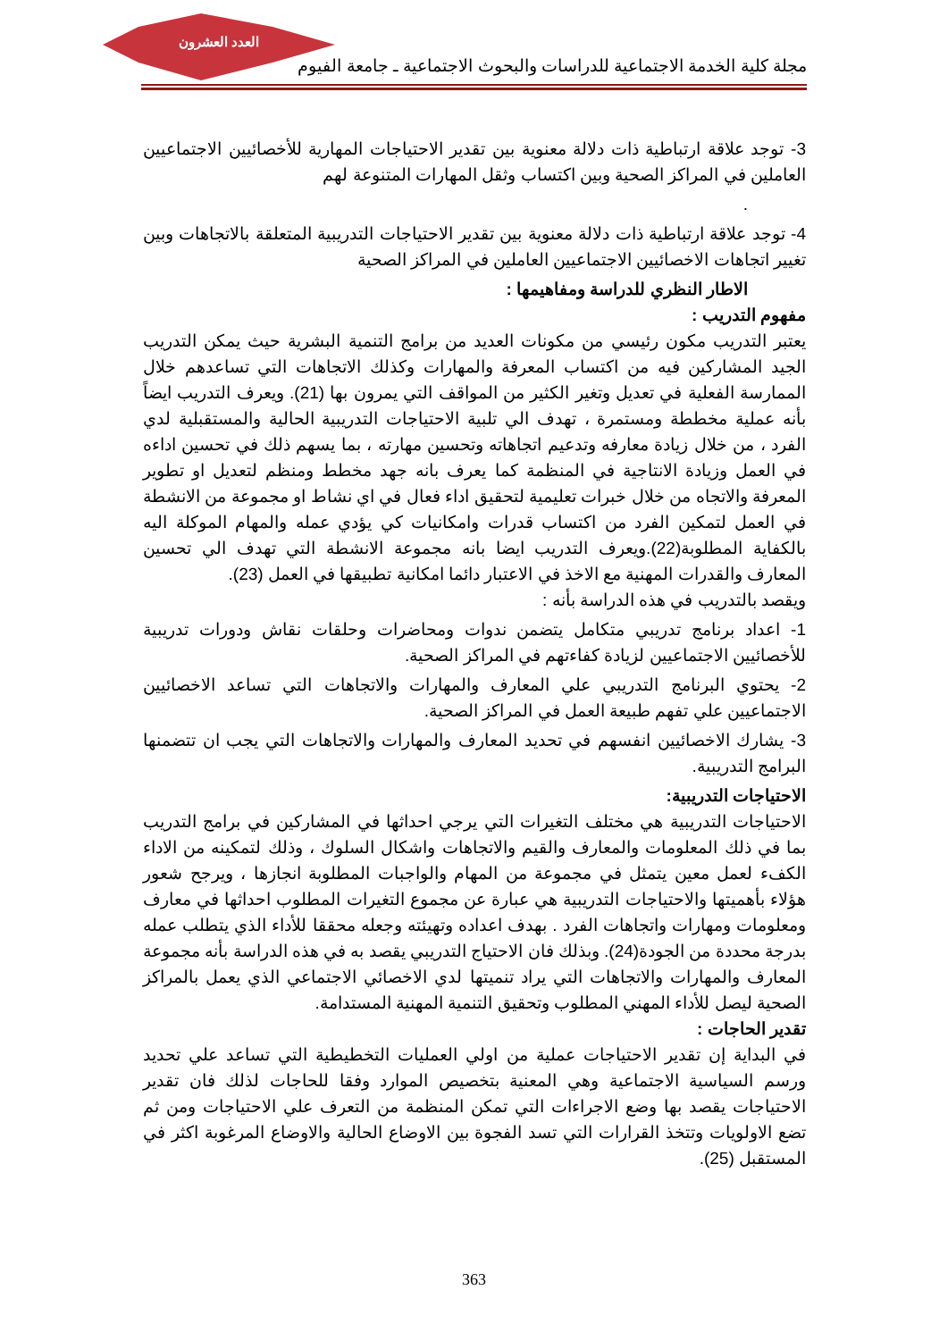العدد العشرون
مجلة كلية الخدمة الاجتماعية للدراسات والبحوث الاجتماعية ـ جامعة الفيوم
3- توجد علاقة ارتباطية ذات دلالة معنوية بين تقدير الاحتياجات المهارية للأخصائيين الاجتماعيين العاملين في المراكز الصحية وبين اكتساب وثقل المهارات المتنوعة لهم
.
4- توجد علاقة ارتباطية ذات دلالة معنوية بين تقدير الاحتياجات التدريبية المتعلقة بالاتجاهات وبين تغيير اتجاهات الاخصائيين الاجتماعيين العاملين في المراكز الصحية
الاطار النظري للدراسة ومفاهيمها :
مفهوم التدريب :
يعتبر التدريب مكون رئيسي من مكونات العديد من برامج التنمية البشرية حيث يمكن التدريب الجيد المشاركين فيه من اكتساب المعرفة والمهارات وكذلك الاتجاهات التي تساعدهم خلال الممارسة الفعلية في تعديل وتغير الكثير من المواقف التي يمرون بها (21). ويعرف التدريب ايضاً بأنه عملية مخططة ومستمرة ، تهدف الي تلبية الاحتياجات التدريبية الحالية والمستقبلية لدي الفرد ، من خلال زيادة معارفه وتدعيم اتجاهاته وتحسين مهارته ، بما يسهم ذلك في تحسين اداءه في العمل وزيادة الانتاجية في المنظمة كما يعرف بانه جهد مخطط ومنظم لتعديل او تطوير المعرفة والاتجاه من خلال خبرات تعليمية لتحقيق اداء فعال في اي نشاط او مجموعة من الانشطة في العمل لتمكين الفرد من اكتساب قدرات وامكانيات كي يؤدي عمله والمهام الموكلة اليه بالكفاية المطلوبة(22).ويعرف التدريب ايضا بانه مجموعة الانشطة التي تهدف الي تحسين المعارف والقدرات المهنية مع الاخذ في الاعتبار دائما امكانية تطبيقها في العمل (23).
ويقصد بالتدريب في هذه الدراسة بأنه :
1- اعداد برنامج تدريبي متكامل يتضمن ندوات ومحاضرات وحلقات نقاش ودورات تدريبية للأخصائيين الاجتماعيين لزيادة كفاءتهم في المراكز الصحية.
2- يحتوي البرنامج التدريبي علي المعارف والمهارات والاتجاهات التي تساعد الاخصائيين الاجتماعيين علي تفهم طبيعة العمل في المراكز الصحية.
3- يشارك الاخصائيين انفسهم في تحديد المعارف والمهارات والاتجاهات التي يجب ان تتضمنها البرامج التدريبية.
الاحتياجات التدريبية:
الاحتياجات التدريبية هي مختلف التغيرات التي يرجي احداثها في المشاركين في برامج التدريب بما في ذلك المعلومات والمعارف والقيم والاتجاهات واشكال السلوك ، وذلك لتمكينه من الاداء الكفء لعمل معين يتمثل في مجموعة من المهام والواجبات المطلوبة انجازها ، ويرجح شعور هؤلاء بأهميتها والاحتياجات التدريبية هي عبارة عن مجموع التغيرات المطلوب احداثها في معارف ومعلومات ومهارات واتجاهات الفرد . بهدف اعداده وتهيئته وجعله محققا للأداء الذي يتطلب عمله بدرجة محددة من الجودة(24). وبذلك فان الاحتياج التدريبي يقصد به في هذه الدراسة بأنه مجموعة المعارف والمهارات والاتجاهات التي يراد تنميتها لدي الاخصائي الاجتماعي الذي يعمل بالمراكز الصحية ليصل للأداء المهني المطلوب وتحقيق التنمية المهنية المستدامة.
تقدير الحاجات :
في البداية إن تقدير الاحتياجات عملية من اولي العمليات التخطيطية التي تساعد علي تحديد ورسم السياسية الاجتماعية وهي المعنية بتخصيص الموارد وفقا للحاجات لذلك فان تقدير الاحتياجات يقصد بها وضع الاجراءات التي تمكن المنظمة من التعرف علي الاحتياجات ومن ثم تضع الاولويات وتتخذ القرارات التي تسد الفجوة بين الاوضاع الحالية والاوضاع المرغوبة اكثر في المستقبل (25).
363